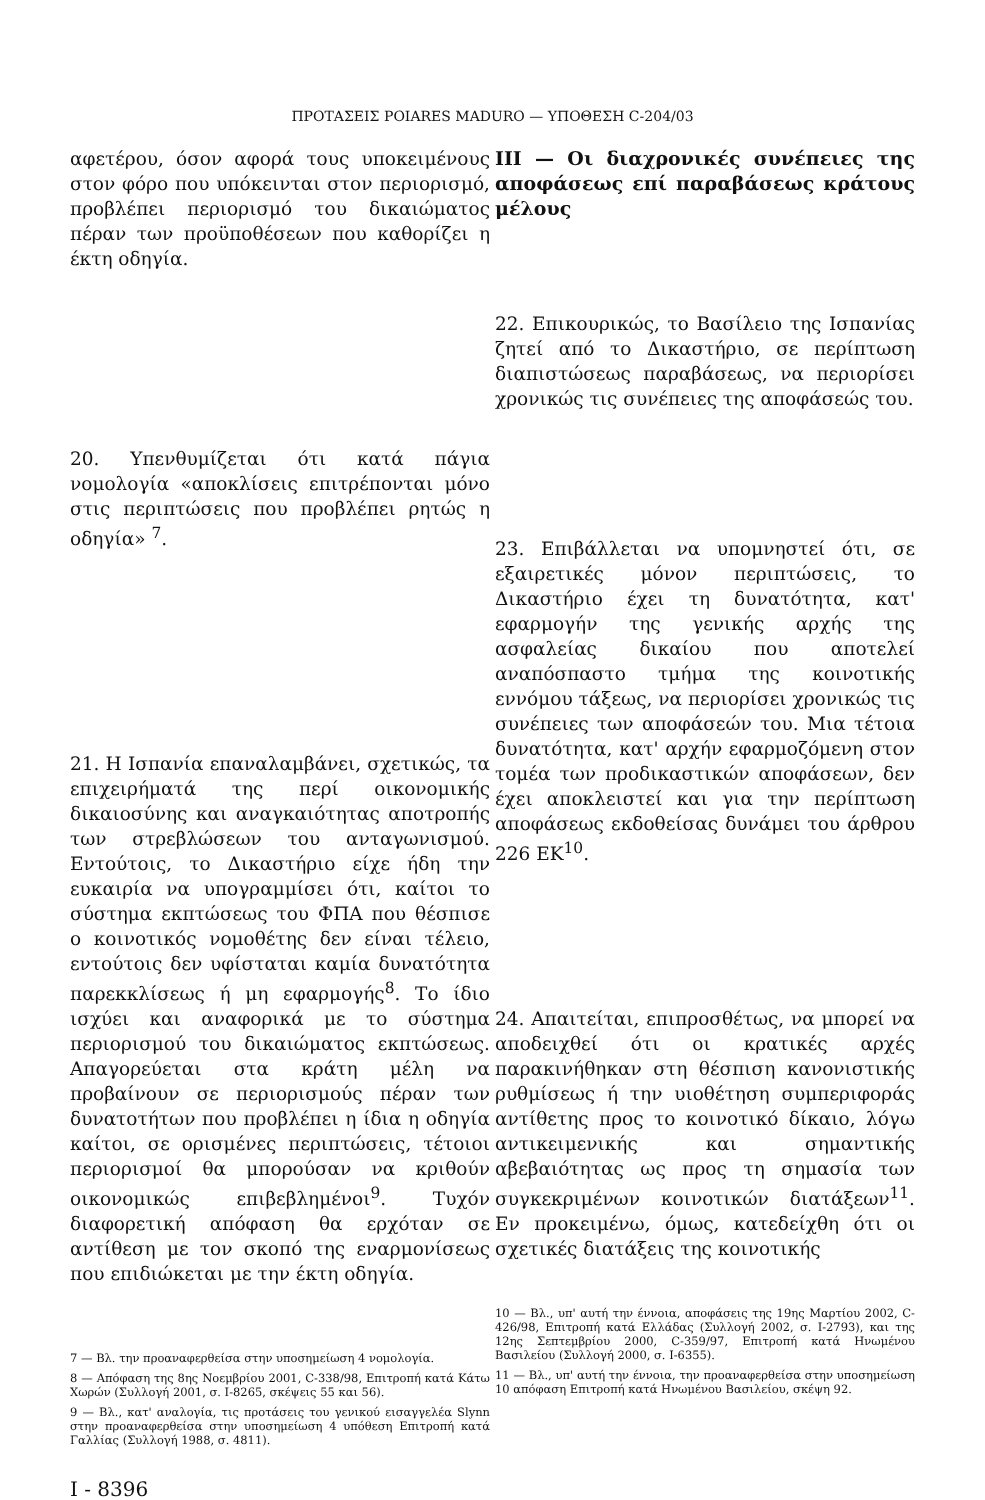ΠΡΟΤΑΣΕΙΣ POIARES MADURO — ΥΠΟΘΕΣΗ C-204/03
αφετέρου, όσον αφορά τους υποκειμένους στον φόρο που υπόκεινται στον περιορισμό, προβλέπει περιορισμό του δικαιώματος πέραν των προϋποθέσεων που καθορίζει η έκτη οδηγία.
20. Υπενθυμίζεται ότι κατά πάγια νομολογία «αποκλίσεις επιτρέπονται μόνο στις περιπτώσεις που προβλέπει ρητώς η οδηγία» <sup>7</sup>.
21. Η Ισπανία επαναλαμβάνει, σχετικώς, τα επιχειρήματά της περί οικονομικής δικαιοσύνης και αναγκαιότητας αποτροπής των στρεβλώσεων του ανταγωνισμού. Εντούτοις, το Δικαστήριο είχε ήδη την ευκαιρία να υπογραμμίσει ότι, καίτοι το σύστημα εκπτώσεως του ΦΠΑ που θέσπισε ο κοινοτικός νομοθέτης δεν είναι τέλειο, εντούτοις δεν υφίσταται καμία δυνατότητα παρεκκλίσεως ή μη εφαρμογής<sup>8</sup>. Το ίδιο ισχύει και αναφορικά με το σύστημα περιορισμού του δικαιώματος εκπτώσεως. Απαγορεύεται στα κράτη μέλη να προβαίνουν σε περιορισμούς πέραν των δυνατοτήτων που προβλέπει η ίδια η οδηγία καίτοι, σε ορισμένες περιπτώσεις, τέτοιοι περιορισμοί θα μπορούσαν να κριθούν οικονομικώς επιβεβλημένοι<sup>9</sup>. Τυχόν διαφορετική απόφαση θα ερχόταν σε αντίθεση με τον σκοπό της εναρμονίσεως που επιδιώκεται με την έκτη οδηγία.
7 — Βλ. την προαναφερθείσα στην υποσημείωση 4 νομολογία.
8 — Απόφαση της 8ης Νοεμβρίου 2001, C-338/98, Επιτροπή κατά Κάτω Χωρών (Συλλογή 2001, σ. I-8265, σκέψεις 55 και 56).
9 — Βλ., κατ' αναλογία, τις προτάσεις του γενικού εισαγγελέα Slynn στην προαναφερθείσα στην υποσημείωση 4 υπόθεση Επιτροπή κατά Γαλλίας (Συλλογή 1988, σ. 4811).
I - 8396
III — Οι διαχρονικές συνέπειες της αποφάσεως επί παραβάσεως κράτους μέλους
22. Επικουρικώς, το Βασίλειο της Ισπανίας ζητεί από το Δικαστήριο, σε περίπτωση διαπιστώσεως παραβάσεως, να περιορίσει χρονικώς τις συνέπειες της αποφάσεώς του.
23. Επιβάλλεται να υπομνηστεί ότι, σε εξαιρετικές μόνον περιπτώσεις, το Δικαστήριο έχει τη δυνατότητα, κατ' εφαρμογήν της γενικής αρχής της ασφαλείας δικαίου που αποτελεί αναπόσπαστο τμήμα της κοινοτικής εννόμου τάξεως, να περιορίσει χρονικώς τις συνέπειες των αποφάσεών του. Μια τέτοια δυνατότητα, κατ' αρχήν εφαρμοζόμενη στον τομέα των προδικαστικών αποφάσεων, δεν έχει αποκλειστεί και για την περίπτωση αποφάσεως εκδοθείσας δυνάμει του άρθρου 226 ΕΚ<sup>10</sup>.
24. Απαιτείται, επιπροσθέτως, να μπορεί να αποδειχθεί ότι οι κρατικές αρχές παρακινήθηκαν στη θέσπιση κανονιστικής ρυθμίσεως ή την υιοθέτηση συμπεριφοράς αντίθετης προς το κοινοτικό δίκαιο, λόγω αντικειμενικής και σημαντικής αβεβαιότητας ως προς τη σημασία των συγκεκριμένων κοινοτικών διατάξεων<sup>11</sup>. Εν προκειμένω, όμως, κατεδείχθη ότι οι σχετικές διατάξεις της κοινοτικής
10 — Βλ., υπ' αυτή την έννοια, αποφάσεις της 19ης Μαρτίου 2002, C-426/98, Επιτροπή κατά Ελλάδας (Συλλογή 2002, σ. I-2793), και της 12ης Σεπτεμβρίου 2000, C-359/97, Επιτροπή κατά Ηνωμένου Βασιλείου (Συλλογή 2000, σ. I-6355).
11 — Βλ., υπ' αυτή την έννοια, την προαναφερθείσα στην υποσημείωση 10 απόφαση Επιτροπή κατά Ηνωμένου Βασιλείου, σκέψη 92.